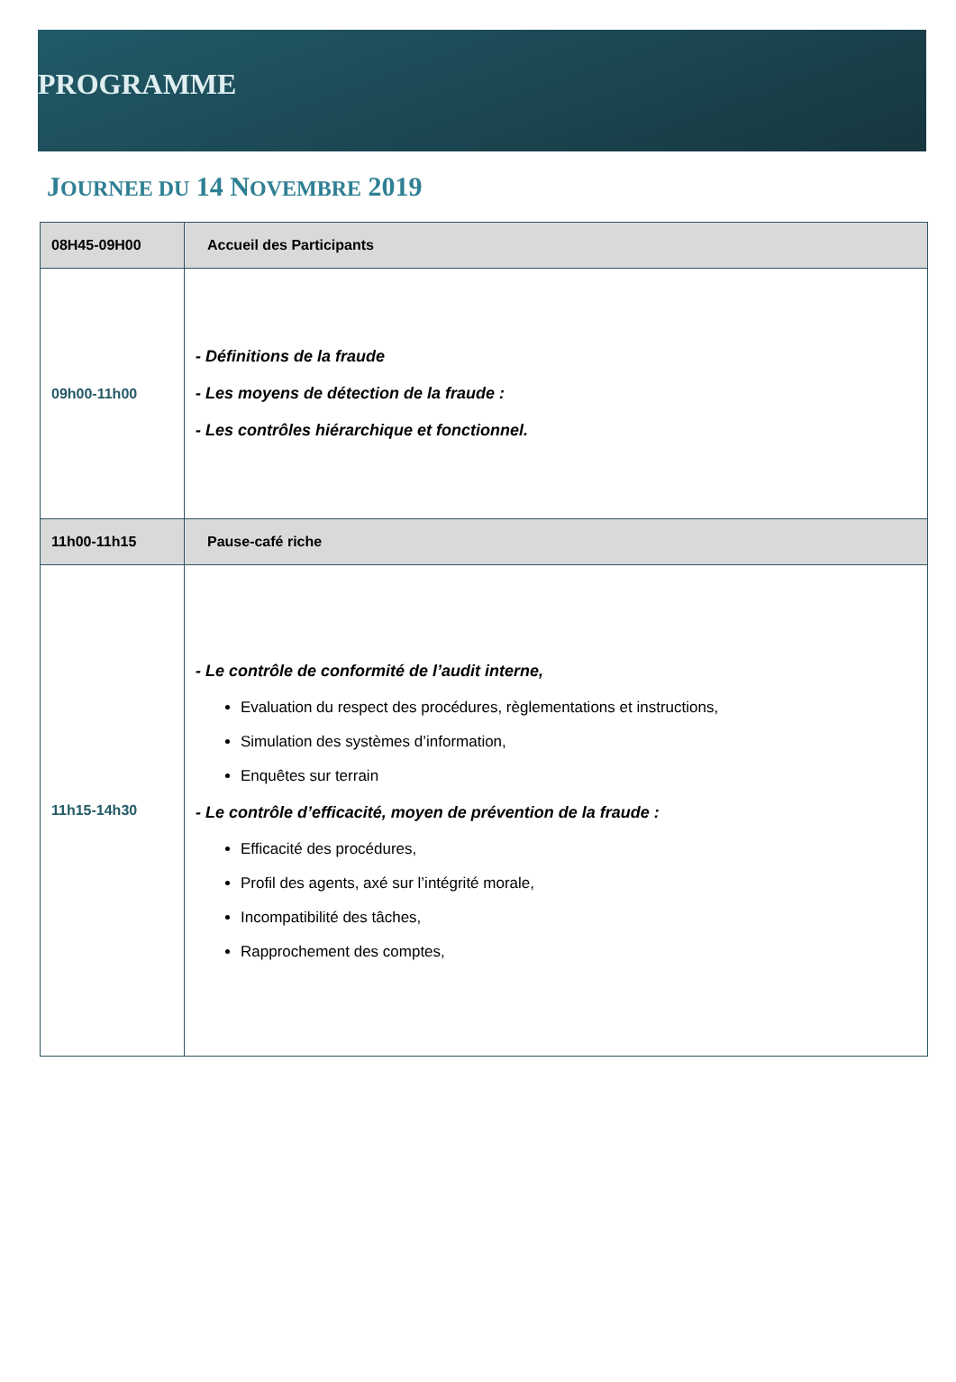PROGRAMME
JOURNEE DU 14 NOVEMBRE 2019
| 08H45-09H00 | Accueil des Participants |
| 09h00-11h00 | - Définitions de la fraude - Les moyens de détection de la fraude : - Les contrôles hiérarchique et fonctionnel. |
| 11h00-11h15 | Pause-café riche |
| 11h15-14h30 | - Le contrôle de conformité de l’audit interne, Evaluation du respect des procédures, règlementations et instructions, Simulation des systèmes d’information, Enquêtes sur terrain - Le contrôle d’efficacité, moyen de prévention de la fraude : Efficacité des procédures, Profil des agents, axé sur l’intégrité morale, Incompatibilité des tâches, Rapprochement des comptes, |